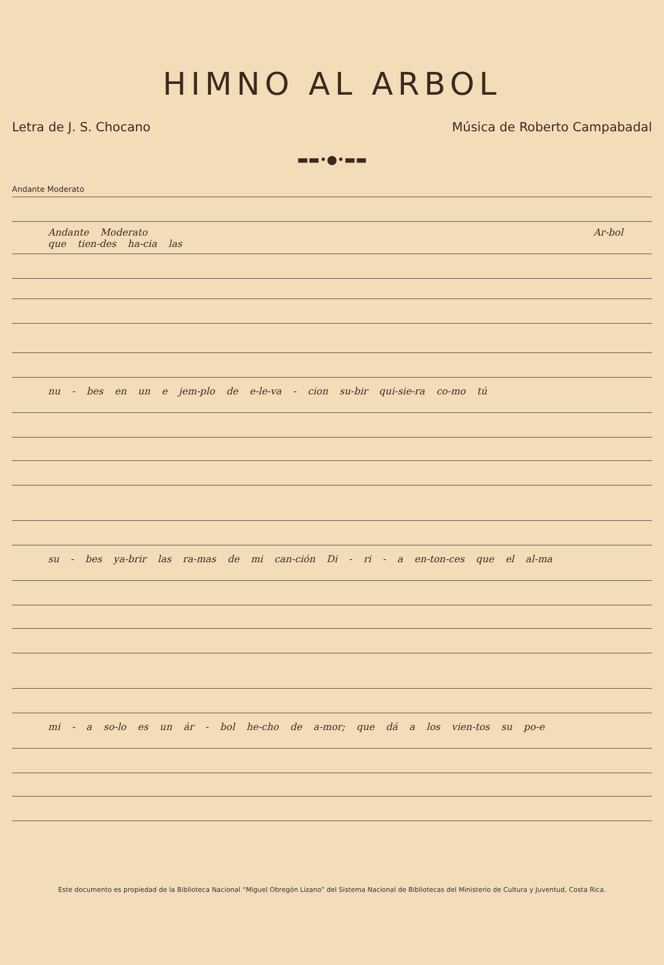HIMNO AL ARBOL
Letra de J. S. Chocano Música de Roberto Campabadal
▬▬•●•▬▬
Andante Moderato
Andante Moderato Ar-bol que tien-des ha-cia las
nu - bes en un e jem-plo de e-le-va - cion su-bir qui-sie-ra co-mo tú
su - bes ya-brir las ra-mas de mi can-ción Di - ri - a en-ton-ces que el al-ma
mi - a so-lo es un ár - bol he-cho de a-mor; que dá a los vien-tos su po-e
Este documento es propiedad de la Biblioteca Nacional “Miguel Obregón Lizano” del Sistema Nacional de Bibliotecas del Ministerio de Cultura y Juventud, Costa Rica.